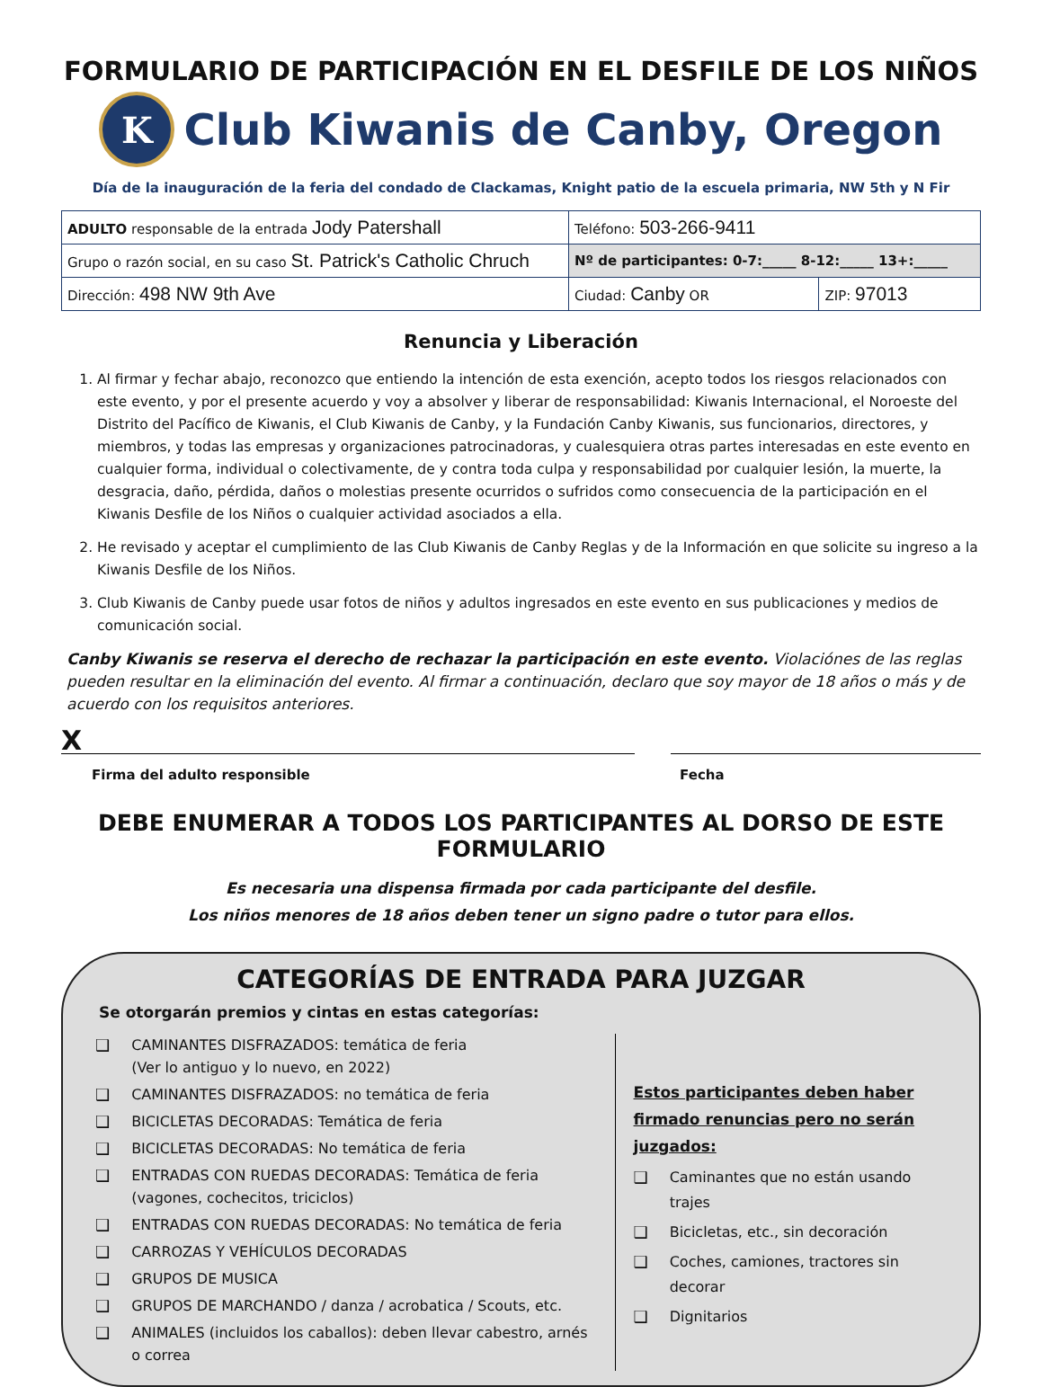FORMULARIO DE PARTICIPACIÓN EN EL DESFILE DE LOS NIÑOS
K
Club Kiwanis de Canby, Oregon
Día de la inauguración de la feria del condado de Clackamas, Knight patio de la escuela primaria, NW 5th y N Fir
| ADULTO responsable de la entrada Jody Patershall | Teléfono: 503-266-9411 | |
| Grupo o razón social, en su caso St. Patrick's Catholic Chruch | Nº de participantes: 0-7:_____ 8-12:_____ 13+:_____ | |
| Dirección: 498 NW 9th Ave | Ciudad: Canby OR | ZIP: 97013 |
Renuncia y Liberación
1. Al firmar y fechar abajo, reconozco que entiendo la intención de esta exención, acepto todos los riesgos relacionados con este evento, y por el presente acuerdo y voy a absolver y liberar de responsabilidad: Kiwanis Internacional, el Noroeste del Distrito del Pacífico de Kiwanis, el Club Kiwanis de Canby, y la Fundación Canby Kiwanis, sus funcionarios, directores, y miembros, y todas las empresas y organizaciones patrocinadoras, y cualesquiera otras partes interesadas en este evento en cualquier forma, individual o colectivamente, de y contra toda culpa y responsabilidad por cualquier lesión, la muerte, la desgracia, daño, pérdida, daños o molestias presente ocurridos o sufridos como consecuencia de la participación en el Kiwanis Desfile de los Niños o cualquier actividad asociados a ella.
2. He revisado y aceptar el cumplimiento de las Club Kiwanis de Canby Reglas y de la Información en que solicite su ingreso a la Kiwanis Desfile de los Niños.
3. Club Kiwanis de Canby puede usar fotos de niños y adultos ingresados en este evento en sus publicaciones y medios de comunicación social.
Canby Kiwanis se reserva el derecho de rechazar la participación en este evento. Violaciónes de las reglas pueden resultar en la eliminación del evento. Al firmar a continuación, declaro que soy mayor de 18 años o más y de acuerdo con los requisitos anteriores.
X
Firma del adulto responsible
Fecha
DEBE ENUMERAR A TODOS LOS PARTICIPANTES AL DORSO DE ESTE FORMULARIO
Es necesaria una dispensa firmada por cada participante del desfile.
Los niños menores de 18 años deben tener un signo padre o tutor para ellos.
CATEGORÍAS DE ENTRADA PARA JUZGAR
Se otorgarán premios y cintas en estas categorías:
❑ CAMINANTES DISFRAZADOS: temática de feria
(Ver lo antiguo y lo nuevo, en 2022)
❑ CAMINANTES DISFRAZADOS: no temática de feria
❑ BICICLETAS DECORADAS: Temática de feria
❑ BICICLETAS DECORADAS: No temática de feria
❑ ENTRADAS CON RUEDAS DECORADAS: Temática de feria (vagones, cochecitos, triciclos)
❑ ENTRADAS CON RUEDAS DECORADAS: No temática de feria
❑ CARROZAS Y VEHÍCULOS DECORADAS
❑ GRUPOS DE MUSICA
❑ GRUPOS DE MARCHANDO / danza / acrobatica / Scouts, etc.
❑ ANIMALES (incluidos los caballos): deben llevar cabestro, arnés o correa
Estos participantes deben haber firmado renuncias pero no serán juzgados:
❑ Caminantes que no están usando trajes
❑ Bicicletas, etc., sin decoración
❑ Coches, camiones, tractores sin decorar
❑ Dignitarios